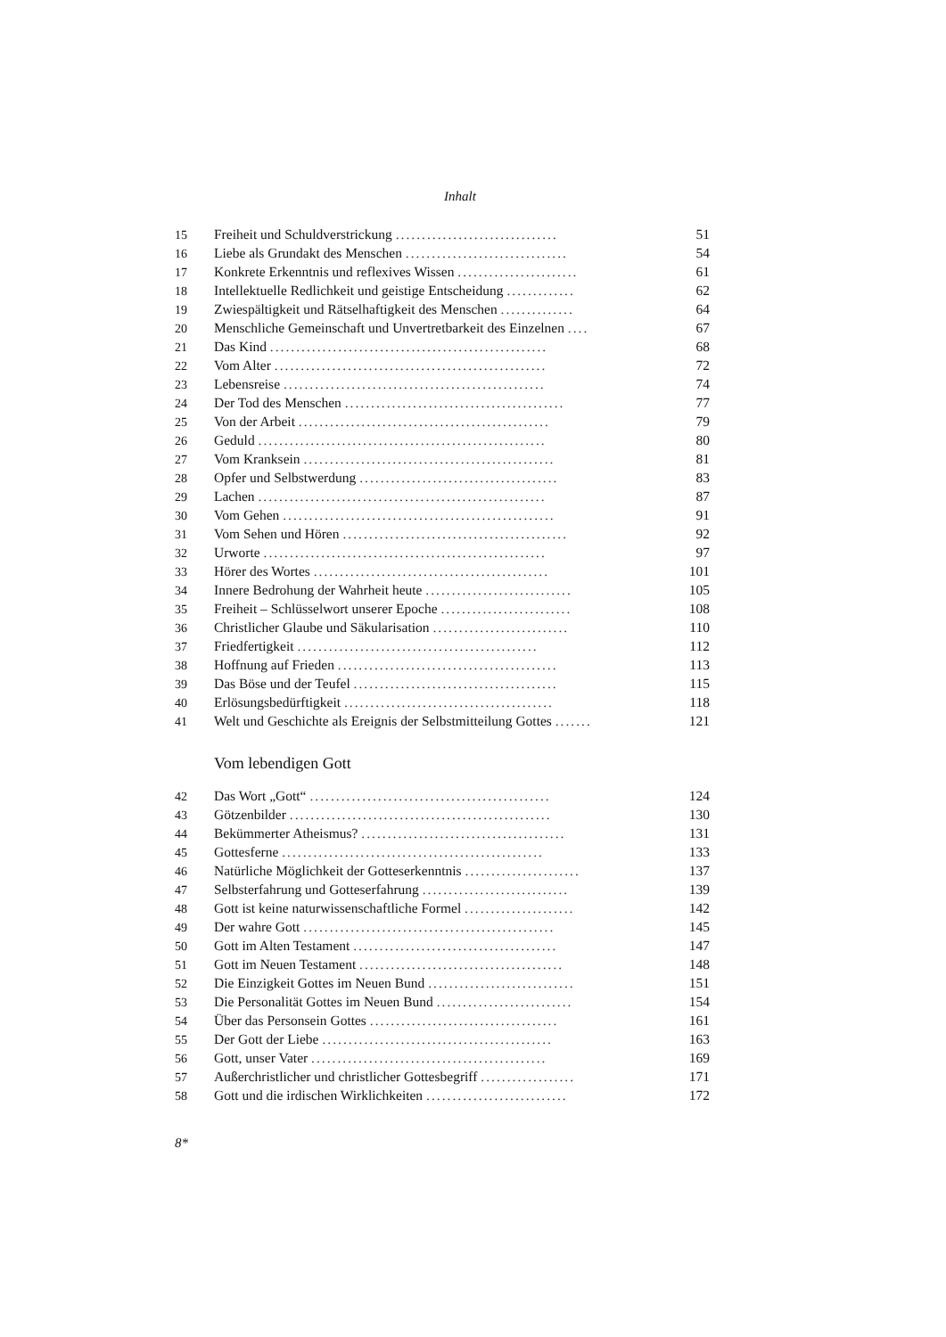Inhalt
| 15 | Freiheit und Schuldverstrickung ............................... | 51 |
| 16 | Liebe als Grundakt des Menschen ............................... | 54 |
| 17 | Konkrete Erkenntnis und reflexives Wissen ....................... | 61 |
| 18 | Intellektuelle Redlichkeit und geistige Entscheidung ............. | 62 |
| 19 | Zwiespältigkeit und Rätselhaftigkeit des Menschen .............. | 64 |
| 20 | Menschliche Gemeinschaft und Unvertretbarkeit des Einzelnen .... | 67 |
| 21 | Das Kind ..................................................... | 68 |
| 22 | Vom Alter .................................................... | 72 |
| 23 | Lebensreise .................................................. | 74 |
| 24 | Der Tod des Menschen .......................................... | 77 |
| 25 | Von der Arbeit ................................................ | 79 |
| 26 | Geduld ....................................................... | 80 |
| 27 | Vom Kranksein ................................................ | 81 |
| 28 | Opfer und Selbstwerdung ...................................... | 83 |
| 29 | Lachen ....................................................... | 87 |
| 30 | Vom Gehen .................................................... | 91 |
| 31 | Vom Sehen und Hören ........................................... | 92 |
| 32 | Urworte ...................................................... | 97 |
| 33 | Hörer des Wortes ............................................. | 101 |
| 34 | Innere Bedrohung der Wahrheit heute ............................ | 105 |
| 35 | Freiheit – Schlüsselwort unserer Epoche ......................... | 108 |
| 36 | Christlicher Glaube und Säkularisation .......................... | 110 |
| 37 | Friedfertigkeit .............................................. | 112 |
| 38 | Hoffnung auf Frieden .......................................... | 113 |
| 39 | Das Böse und der Teufel ....................................... | 115 |
| 40 | Erlösungsbedürftigkeit ........................................ | 118 |
| 41 | Welt und Geschichte als Ereignis der Selbstmitteilung Gottes ....... | 121 |
Vom lebendigen Gott
| 42 | Das Wort „Gott“ .............................................. | 124 |
| 43 | Götzenbilder .................................................. | 130 |
| 44 | Bekümmerter Atheismus? ....................................... | 131 |
| 45 | Gottesferne .................................................. | 133 |
| 46 | Natürliche Möglichkeit der Gotteserkenntnis ...................... | 137 |
| 47 | Selbsterfahrung und Gotteserfahrung ............................ | 139 |
| 48 | Gott ist keine naturwissenschaftliche Formel ..................... | 142 |
| 49 | Der wahre Gott ................................................ | 145 |
| 50 | Gott im Alten Testament ....................................... | 147 |
| 51 | Gott im Neuen Testament ....................................... | 148 |
| 52 | Die Einzigkeit Gottes im Neuen Bund ............................ | 151 |
| 53 | Die Personalität Gottes im Neuen Bund .......................... | 154 |
| 54 | Über das Personsein Gottes .................................... | 161 |
| 55 | Der Gott der Liebe ............................................ | 163 |
| 56 | Gott, unser Vater ............................................. | 169 |
| 57 | Außerchristlicher und christlicher Gottesbegriff .................. | 171 |
| 58 | Gott und die irdischen Wirklichkeiten ........................... | 172 |
8*